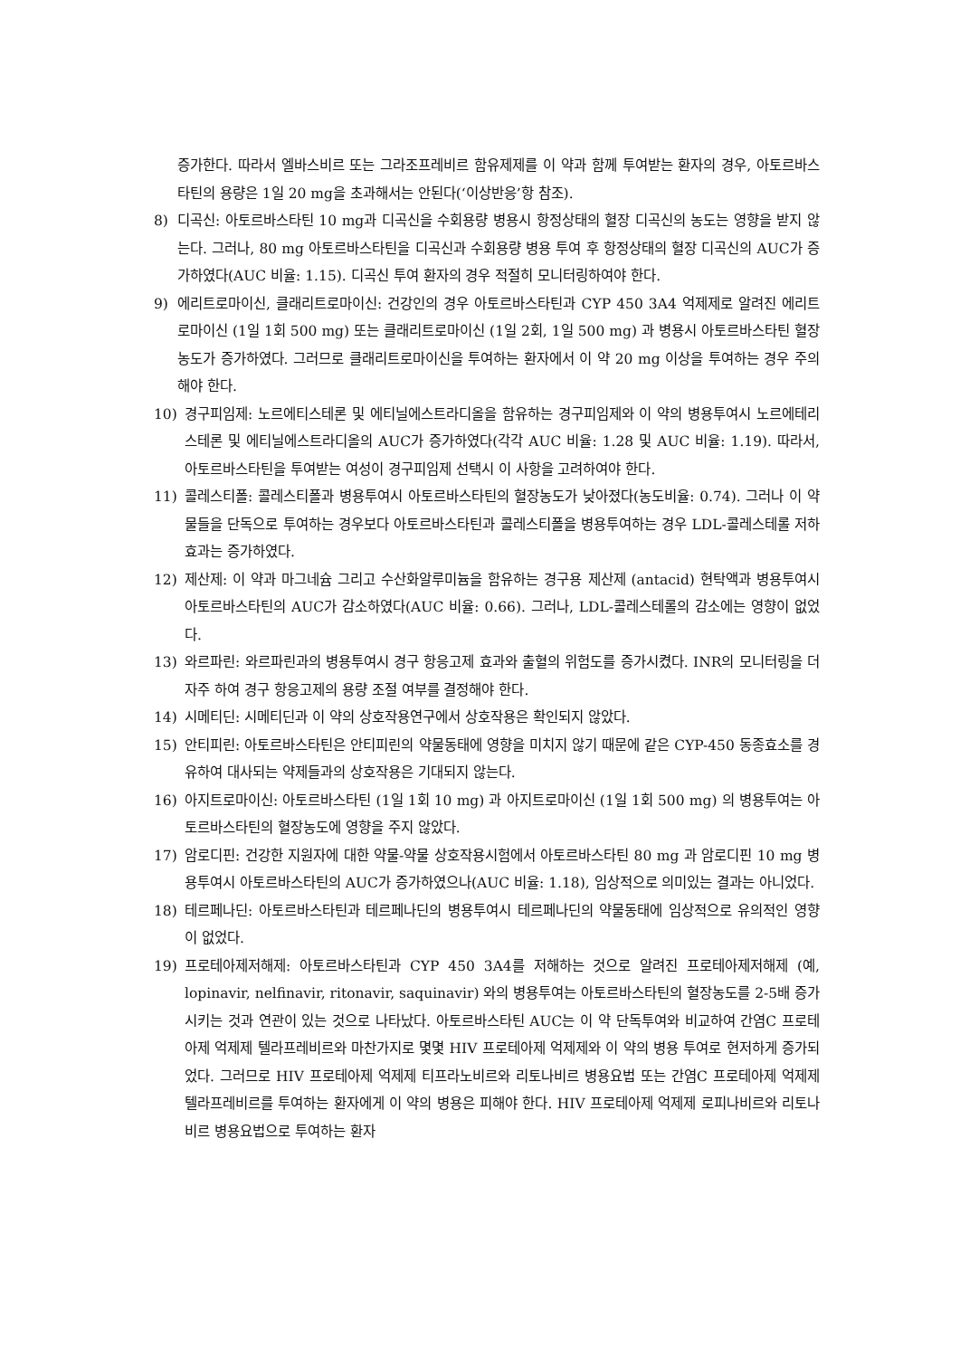증가한다. 따라서 엘바스비르 또는 그라조프레비르 함유제제를 이 약과 함께 투여받는 환자의 경우, 아토르바스타틴의 용량은 1일 20 mg을 초과해서는 안된다(‘이상반응’항 참조).
8) 디곡신: 아토르바스타틴 10 mg과 디곡신을 수회용량 병용시 항정상태의 혈장 디곡신의 농도는 영향을 받지 않는다. 그러나, 80 mg 아토르바스타틴을 디곡신과 수회용량 병용 투여 후 항정상태의 혈장 디곡신의 AUC가 증가하였다(AUC 비율: 1.15). 디곡신 투여 환자의 경우 적절히 모니터링하여야 한다.
9) 에리트로마이신, 클래리트로마이신: 건강인의 경우 아토르바스타틴과 CYP 450 3A4 억제제로 알려진 에리트로마이신 (1일 1회 500 mg) 또는 클래리트로마이신 (1일 2회, 1일 500 mg) 과 병용시 아토르바스타틴 혈장농도가 증가하였다. 그러므로 클래리트로마이신을 투여하는 환자에서 이 약 20 mg 이상을 투여하는 경우 주의해야 한다.
10) 경구피임제: 노르에티스테론 및 에티닐에스트라디올을 함유하는 경구피임제와 이 약의 병용투여시 노르에테리스테론 및 에티닐에스트라디올의 AUC가 증가하였다(각각 AUC 비율: 1.28 및 AUC 비율: 1.19). 따라서, 아토르바스타틴을 투여받는 여성이 경구피임제 선택시 이 사항을 고려하여야 한다.
11) 콜레스티폴: 콜레스티폴과 병용투여시 아토르바스타틴의 혈장농도가 낮아졌다(농도비율: 0.74). 그러나 이 약물들을 단독으로 투여하는 경우보다 아토르바스타틴과 콜레스티폴을 병용투여하는 경우 LDL-콜레스테롤 저하효과는 증가하였다.
12) 제산제: 이 약과 마그네슘 그리고 수산화알루미늄을 함유하는 경구용 제산제 (antacid) 현탁액과 병용투여시 아토르바스타틴의 AUC가 감소하였다(AUC 비율: 0.66). 그러나, LDL-콜레스테롤의 감소에는 영향이 없었다.
13) 와르파린: 와르파린과의 병용투여시 경구 항응고제 효과와 출혈의 위험도를 증가시켰다. INR의 모니터링을 더 자주 하여 경구 항응고제의 용량 조절 여부를 결정해야 한다.
14) 시메티딘: 시메티딘과 이 약의 상호작용연구에서 상호작용은 확인되지 않았다.
15) 안티피린: 아토르바스타틴은 안티피린의 약물동태에 영향을 미치지 않기 때문에 같은 CYP-450 동종효소를 경유하여 대사되는 약제들과의 상호작용은 기대되지 않는다.
16) 아지트로마이신: 아토르바스타틴 (1일 1회 10 mg) 과 아지트로마이신 (1일 1회 500 mg) 의 병용투여는 아토르바스타틴의 혈장농도에 영향을 주지 않았다.
17) 암로디핀: 건강한 지원자에 대한 약물-약물 상호작용시험에서 아토르바스타틴 80 mg 과 암로디핀 10 mg 병용투여시 아토르바스타틴의 AUC가 증가하였으나(AUC 비율: 1.18), 임상적으로 의미있는 결과는 아니었다.
18) 테르페나딘: 아토르바스타틴과 테르페나딘의 병용투여시 테르페나딘의 약물동태에 임상적으로 유의적인 영향이 없었다.
19) 프로테아제저해제: 아토르바스타틴과 CYP 450 3A4를 저해하는 것으로 알려진 프로테아제저해제 (예, lopinavir, nelfinavir, ritonavir, saquinavir) 와의 병용투여는 아토르바스타틴의 혈장농도를 2-5배 증가시키는 것과 연관이 있는 것으로 나타났다. 아토르바스타틴 AUC는 이 약 단독투여와 비교하여 간염C 프로테아제 억제제 텔라프레비르와 마찬가지로 몇몇 HIV 프로테아제 억제제와 이 약의 병용 투여로 현저하게 증가되었다. 그러므로 HIV 프로테아제 억제제 티프라노비르와 리토나비르 병용요법 또는 간염C 프로테아제 억제제 텔라프레비르를 투여하는 환자에게 이 약의 병용은 피해야 한다. HIV 프로테아제 억제제 로피나비르와 리토나비르 병용요법으로 투여하는 환자